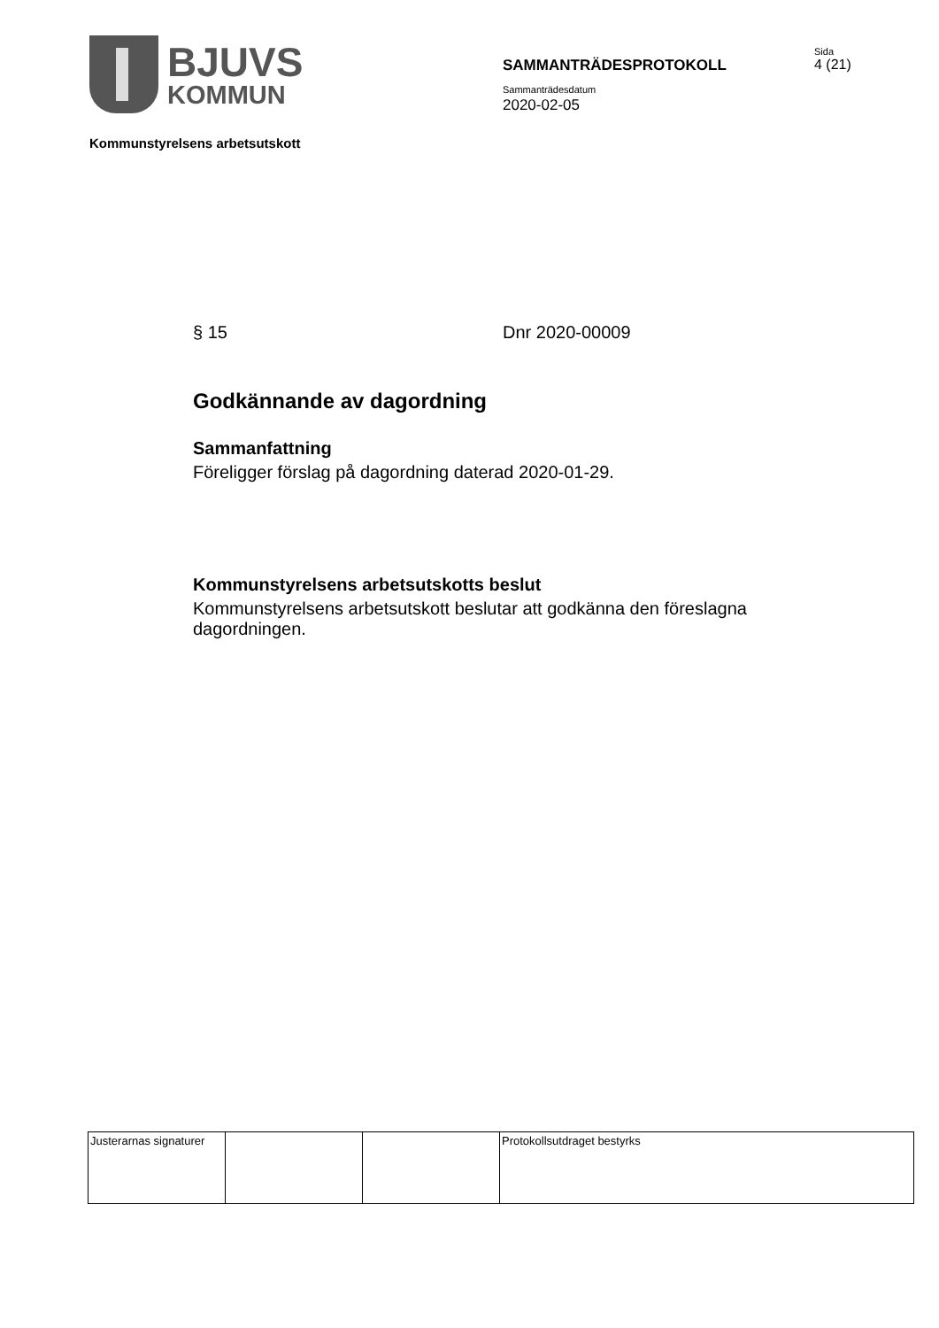BJUVS
KOMMUN
SAMMANTRÄDESPROTOKOLL
Sida
4 (21)
Sammanträdesdatum
2020-02-05
Kommunstyrelsens arbetsutskott
§ 15 Dnr 2020-00009
Godkännande av dagordning
Sammanfattning
Föreligger förslag på dagordning daterad 2020-01-29.
Kommunstyrelsens arbetsutskotts beslut
Kommunstyrelsens arbetsutskott beslutar att godkänna den föreslagna dagordningen.
| Justerarnas signaturer | | | Protokollsutdraget bestyrks |